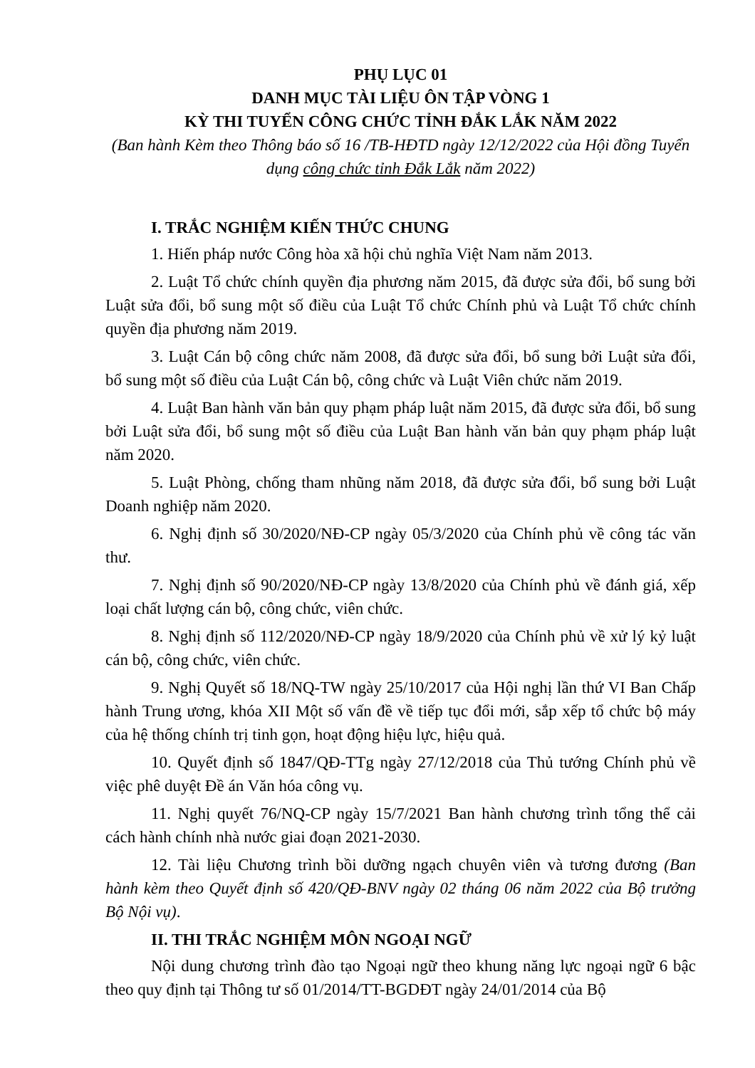PHỤ LỤC 01
DANH MỤC TÀI LIỆU ÔN TẬP VÒNG 1
KỲ THI TUYỂN CÔNG CHỨC TỈNH ĐẮK LẮK NĂM 2022
(Ban hành Kèm theo Thông báo số 16 /TB-HĐTD ngày 12/12/2022 của Hội đồng Tuyển dụng công chức tỉnh Đắk Lắk năm 2022)
I. TRẮC NGHIỆM KIẾN THỨC CHUNG
1. Hiến pháp nước Công hòa xã hội chủ nghĩa Việt Nam năm 2013.
2. Luật Tổ chức chính quyền địa phương năm 2015, đã được sửa đổi, bổ sung bởi Luật sửa đổi, bổ sung một số điều của Luật Tổ chức Chính phủ và Luật Tổ chức chính quyền địa phương năm 2019.
3. Luật Cán bộ công chức năm 2008, đã được sửa đổi, bổ sung bởi Luật sửa đổi, bổ sung một số điều của Luật Cán bộ, công chức và Luật Viên chức năm 2019.
4. Luật Ban hành văn bản quy phạm pháp luật năm 2015, đã được sửa đổi, bổ sung bởi Luật sửa đổi, bổ sung một số điều của Luật Ban hành văn bản quy phạm pháp luật năm 2020.
5. Luật Phòng, chống tham nhũng năm 2018, đã được sửa đổi, bổ sung bởi Luật Doanh nghiệp năm 2020.
6. Nghị định số 30/2020/NĐ-CP ngày 05/3/2020 của Chính phủ về công tác văn thư.
7. Nghị định số 90/2020/NĐ-CP ngày 13/8/2020 của Chính phủ về đánh giá, xếp loại chất lượng cán bộ, công chức, viên chức.
8. Nghị định số 112/2020/NĐ-CP ngày 18/9/2020 của Chính phủ về xử lý kỷ luật cán bộ, công chức, viên chức.
9. Nghị Quyết số 18/NQ-TW ngày 25/10/2017 của Hội nghị lần thứ VI Ban Chấp hành Trung ương, khóa XII Một số vấn đề về tiếp tục đổi mới, sắp xếp tổ chức bộ máy của hệ thống chính trị tinh gọn, hoạt động hiệu lực, hiệu quả.
10. Quyết định số 1847/QĐ-TTg ngày 27/12/2018 của Thủ tướng Chính phủ về việc phê duyệt Đề án Văn hóa công vụ.
11. Nghị quyết 76/NQ-CP ngày 15/7/2021 Ban hành chương trình tổng thể cải cách hành chính nhà nước giai đoạn 2021-2030.
12. Tài liệu Chương trình bồi dưỡng ngạch chuyên viên và tương đương (Ban hành kèm theo Quyết định số 420/QĐ-BNV ngày 02 tháng 06 năm 2022 của Bộ trưởng Bộ Nội vụ).
II. THI TRẮC NGHIỆM MÔN NGOẠI NGỮ
Nội dung chương trình đào tạo Ngoại ngữ theo khung năng lực ngoại ngữ 6 bậc theo quy định tại Thông tư số 01/2014/TT-BGDĐT ngày 24/01/2014 của Bộ